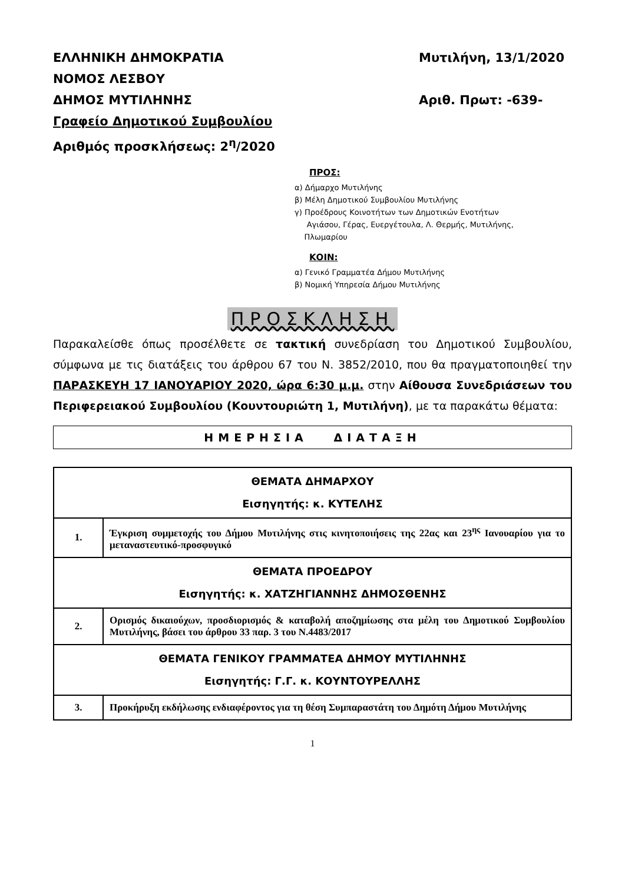ΕΛΛΗΝΙΚΗ ΔΗΜΟΚΡΑΤΙΑ
ΝΟΜΟΣ ΛΕΣΒΟΥ
ΔΗΜΟΣ ΜΥΤΙΛΗΝΗΣ
Γραφείο Δημοτικού Συμβουλίου
Αριθμός προσκλήσεως: 2<sup>η</sup>/2020
Μυτιλήνη, 13/1/2020
Αριθ. Πρωτ: -639-
ΠΡΟΣ:
α) Δήμαρχο Μυτιλήνης
β) Μέλη Δημοτικού Συμβουλίου Μυτιλήνης
γ) Προέδρους Κοινοτήτων των Δημοτικών Ενοτήτων
Αγιάσου, Γέρας, Ευεργέτουλα, Λ. Θερμής, Μυτιλήνης,
Πλωμαρίου
ΚΟΙΝ:
α) Γενικό Γραμματέα Δήμου Μυτιλήνης
β) Νομική Υπηρεσία Δήμου Μυτιλήνης
ΠΡΟΣΚΛΗΣΗ
Παρακαλείσθε όπως προσέλθετε σε τακτική συνεδρίαση του Δημοτικού Συμβουλίου, σύμφωνα με τις διατάξεις του άρθρου 67 του Ν. 3852/2010, που θα πραγματοποιηθεί την ΠΑΡΑΣΚΕΥΗ 17 ΙΑΝΟΥΑΡΙΟΥ 2020, ώρα 6:30 μ.μ. στην Αίθουσα Συνεδριάσεων του Περιφερειακού Συμβουλίου (Κουντουριώτη 1, Μυτιλήνη), με τα παρακάτω θέματα:
ΗΜΕΡΗΣΙΑ ΔΙΑΤΑΞΗ
| ΘΕΜΑΤΑ ΔΗΜΑΡΧΟΥ Εισηγητής: κ. ΚΥΤΕΛΗΣ | |
| 1. | Έγκριση συμμετοχής του Δήμου Μυτιλήνης στις κινητοποιήσεις της 22ας και 23<sup>ης</sup> Ιανουαρίου για το μεταναστευτικό-προσφυγικό |
| ΘΕΜΑΤΑ ΠΡΟΕΔΡΟΥ Εισηγητής: κ. ΧΑΤΖΗΓΙΑΝΝΗΣ ΔΗΜΟΣΘΕΝΗΣ | |
| 2. | Ορισμός δικαιούχων, προσδιορισμός & καταβολή αποζημίωσης στα μέλη του Δημοτικού Συμβουλίου Μυτιλήνης, βάσει του άρθρου 33 παρ. 3 του Ν.4483/2017 |
| ΘΕΜΑΤΑ ΓΕΝΙΚΟΥ ΓΡΑΜΜΑΤΕΑ ΔΗΜΟΥ ΜΥΤΙΛΗΝΗΣ Εισηγητής: Γ.Γ. κ. ΚΟΥΝΤΟΥΡΕΛΛΗΣ | |
| 3. | Προκήρυξη εκδήλωσης ενδιαφέροντος για τη θέση Συμπαραστάτη του Δημότη Δήμου Μυτιλήνης |
1